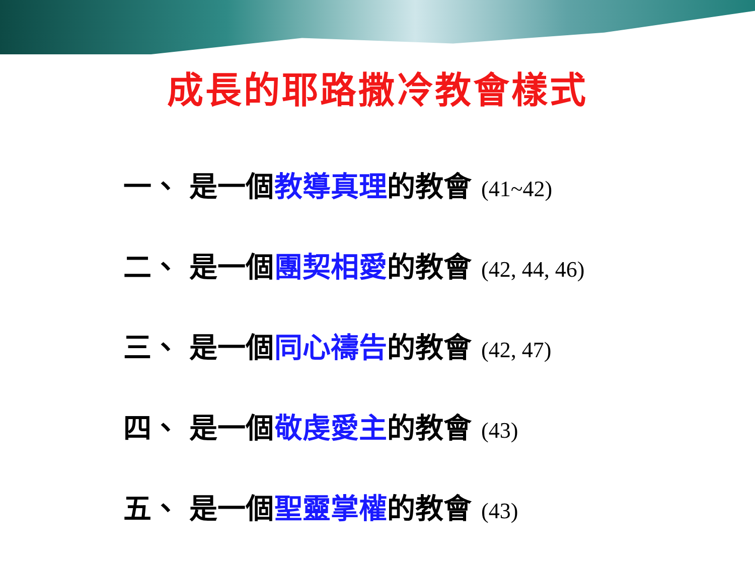成長的耶路撒冷教會樣式
一、 是一個教導真理的教會 (41~42)
二、 是一個團契相愛的教會 (42, 44, 46)
三、 是一個同心禱告的教會 (42, 47)
四、 是一個敬虔愛主的教會 (43)
五、 是一個聖靈掌權的教會 (43)